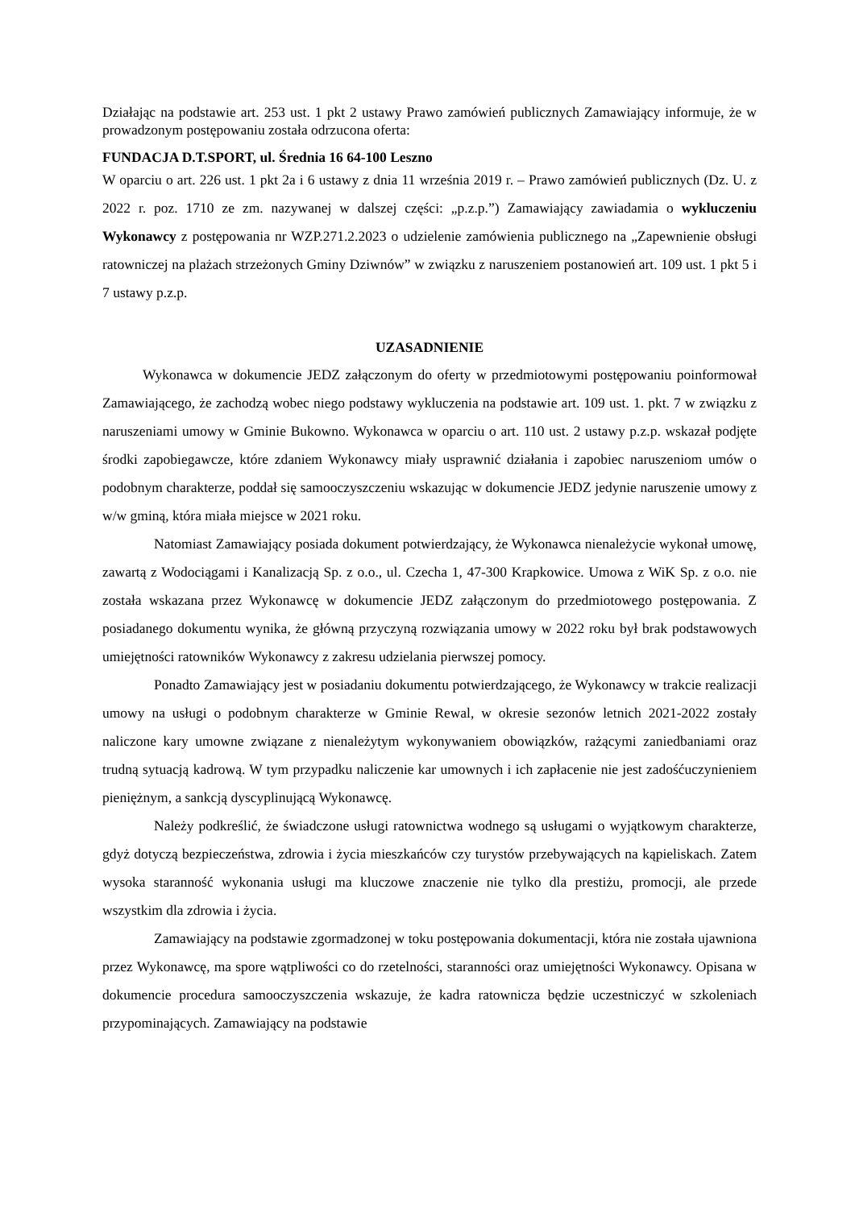Działając na podstawie art. 253 ust. 1 pkt 2 ustawy Prawo zamówień publicznych Zamawiający informuje, że w prowadzonym postępowaniu została odrzucona oferta:
FUNDACJA D.T.SPORT, ul. Średnia 16 64-100 Leszno
W oparciu o art. 226 ust. 1 pkt 2a i 6 ustawy z dnia 11 września 2019 r. – Prawo zamówień publicznych (Dz. U. z 2022 r. poz. 1710 ze zm. nazywanej w dalszej części: „p.z.p.”) Zamawiający zawiadamia o wykluczeniu Wykonawcy z postępowania nr WZP.271.2.2023 o udzielenie zamówienia publicznego na „Zapewnienie obsługi ratowniczej na plażach strzeżonych Gminy Dziwnów” w związku z naruszeniem postanowień art. 109 ust. 1 pkt 5 i 7 ustawy p.z.p.
UZASADNIENIE
Wykonawca w dokumencie JEDZ załączonym do oferty w przedmiotowymi postępowaniu poinformował Zamawiającego, że zachodzą wobec niego podstawy wykluczenia na podstawie art. 109 ust. 1. pkt. 7 w związku z naruszeniami umowy w Gminie Bukowno. Wykonawca w oparciu o art. 110 ust. 2 ustawy p.z.p. wskazał podjęte środki zapobiegawcze, które zdaniem Wykonawcy miały usprawnić działania i zapobiec naruszeniom umów o podobnym charakterze, poddał się samooczyszczeniu wskazując w dokumencie JEDZ jedynie naruszenie umowy z w/w gminą, która miała miejsce w 2021 roku.
Natomiast Zamawiający posiada dokument potwierdzający, że Wykonawca nienależycie wykonał umowę, zawartą z Wodociągami i Kanalizacją Sp. z o.o., ul. Czecha 1, 47-300 Krapkowice. Umowa z WiK Sp. z o.o. nie została wskazana przez Wykonawcę w dokumencie JEDZ załączonym do przedmiotowego postępowania. Z posiadanego dokumentu wynika, że główną przyczyną rozwiązania umowy w 2022 roku był brak podstawowych umiejętności ratowników Wykonawcy z zakresu udzielania pierwszej pomocy.
Ponadto Zamawiający jest w posiadaniu dokumentu potwierdzającego, że Wykonawcy w trakcie realizacji umowy na usługi o podobnym charakterze w Gminie Rewal, w okresie sezonów letnich 2021-2022 zostały naliczone kary umowne związane z nienależytym wykonywaniem obowiązków, rażącymi zaniedbaniami oraz trudną sytuacją kadrową. W tym przypadku naliczenie kar umownych i ich zapłacenie nie jest zadośćuczynieniem pieniężnym, a sankcją dyscyplinującą Wykonawcę.
Należy podkreślić, że świadczone usługi ratownictwa wodnego są usługami o wyjątkowym charakterze, gdyż dotyczą bezpieczeństwa, zdrowia i życia mieszkańców czy turystów przebywających na kąpieliskach. Zatem wysoka staranność wykonania usługi ma kluczowe znaczenie nie tylko dla prestiżu, promocji, ale przede wszystkim dla zdrowia i życia.
Zamawiający na podstawie zgormadzonej w toku postępowania dokumentacji, która nie została ujawniona przez Wykonawcę, ma spore wątpliwości co do rzetelności, staranności oraz umiejętności Wykonawcy. Opisana w dokumencie procedura samooczyszczenia wskazuje, że kadra ratownicza będzie uczestniczyć w szkoleniach przypominających. Zamawiający na podstawie